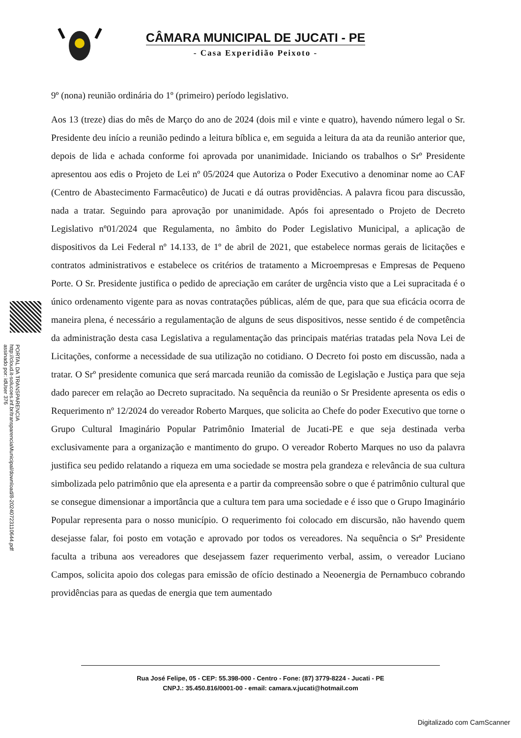CÂMARA MUNICIPAL DE JUCATI - PE
- Casa Experidião Peixoto -
PORTAL DA TRANSPARENCIA
http://cloud.it-solucoes.inf.br/transparenciaMunicipal/download/8-20240723110644.pdf
assinado por: idUser 376
9º (nona) reunião ordinária do 1º (primeiro) período legislativo.
Aos 13 (treze) dias do mês de Março do ano de 2024 (dois mil e vinte e quatro), havendo número legal o Sr. Presidente deu início a reunião pedindo a leitura bíblica e, em seguida a leitura da ata da reunião anterior que, depois de lida e achada conforme foi aprovada por unanimidade. Iniciando os trabalhos o Srº Presidente apresentou aos edis o Projeto de Lei nº 05/2024 que Autoriza o Poder Executivo a denominar nome ao CAF (Centro de Abastecimento Farmacêutico) de Jucati e dá outras providências. A palavra ficou para discussão, nada a tratar. Seguindo para aprovação por unanimidade. Após foi apresentado o Projeto de Decreto Legislativo nº01/2024 que Regulamenta, no âmbito do Poder Legislativo Municipal, a aplicação de dispositivos da Lei Federal nº 14.133, de 1º de abril de 2021, que estabelece normas gerais de licitações e contratos administrativos e estabelece os critérios de tratamento a Microempresas e Empresas de Pequeno Porte. O Sr. Presidente justifica o pedido de apreciação em caráter de urgência visto que a Lei supracitada é o único ordenamento vigente para as novas contratações públicas, além de que, para que sua eficácia ocorra de maneira plena, é necessário a regulamentação de alguns de seus dispositivos, nesse sentido é de competência da administração desta casa Legislativa a regulamentação das principais matérias tratadas pela Nova Lei de Licitações, conforme a necessidade de sua utilização no cotidiano. O Decreto foi posto em discussão, nada a tratar. O Srº presidente comunica que será marcada reunião da comissão de Legislação e Justiça para que seja dado parecer em relação ao Decreto supracitado. Na sequência da reunião o Sr Presidente apresenta os edis o Requerimento nº 12/2024 do vereador Roberto Marques, que solicita ao Chefe do poder Executivo que torne o Grupo Cultural Imaginário Popular Patrimônio Imaterial de Jucati-PE e que seja destinada verba exclusivamente para a organização e mantimento do grupo. O vereador Roberto Marques no uso da palavra justifica seu pedido relatando a riqueza em uma sociedade se mostra pela grandeza e relevância de sua cultura simbolizada pelo patrimônio que ela apresenta e a partir da compreensão sobre o que é patrimônio cultural que se consegue dimensionar a importância que a cultura tem para uma sociedade e é isso que o Grupo Imaginário Popular representa para o nosso município. O requerimento foi colocado em discursão, não havendo quem desejasse falar, foi posto em votação e aprovado por todos os vereadores. Na sequência o Srº Presidente faculta a tribuna aos vereadores que desejassem fazer requerimento verbal, assim, o vereador Luciano Campos, solicita apoio dos colegas para emissão de ofício destinado a Neoenergia de Pernambuco cobrando providências para as quedas de energia que tem aumentado
Rua José Felipe, 05 - CEP: 55.398-000 - Centro - Fone: (87) 3779-8224 - Jucati - PE
CNPJ.: 35.450.816/0001-00 - email: camara.v.jucati@hotmail.com
Digitalizado com CamScanner